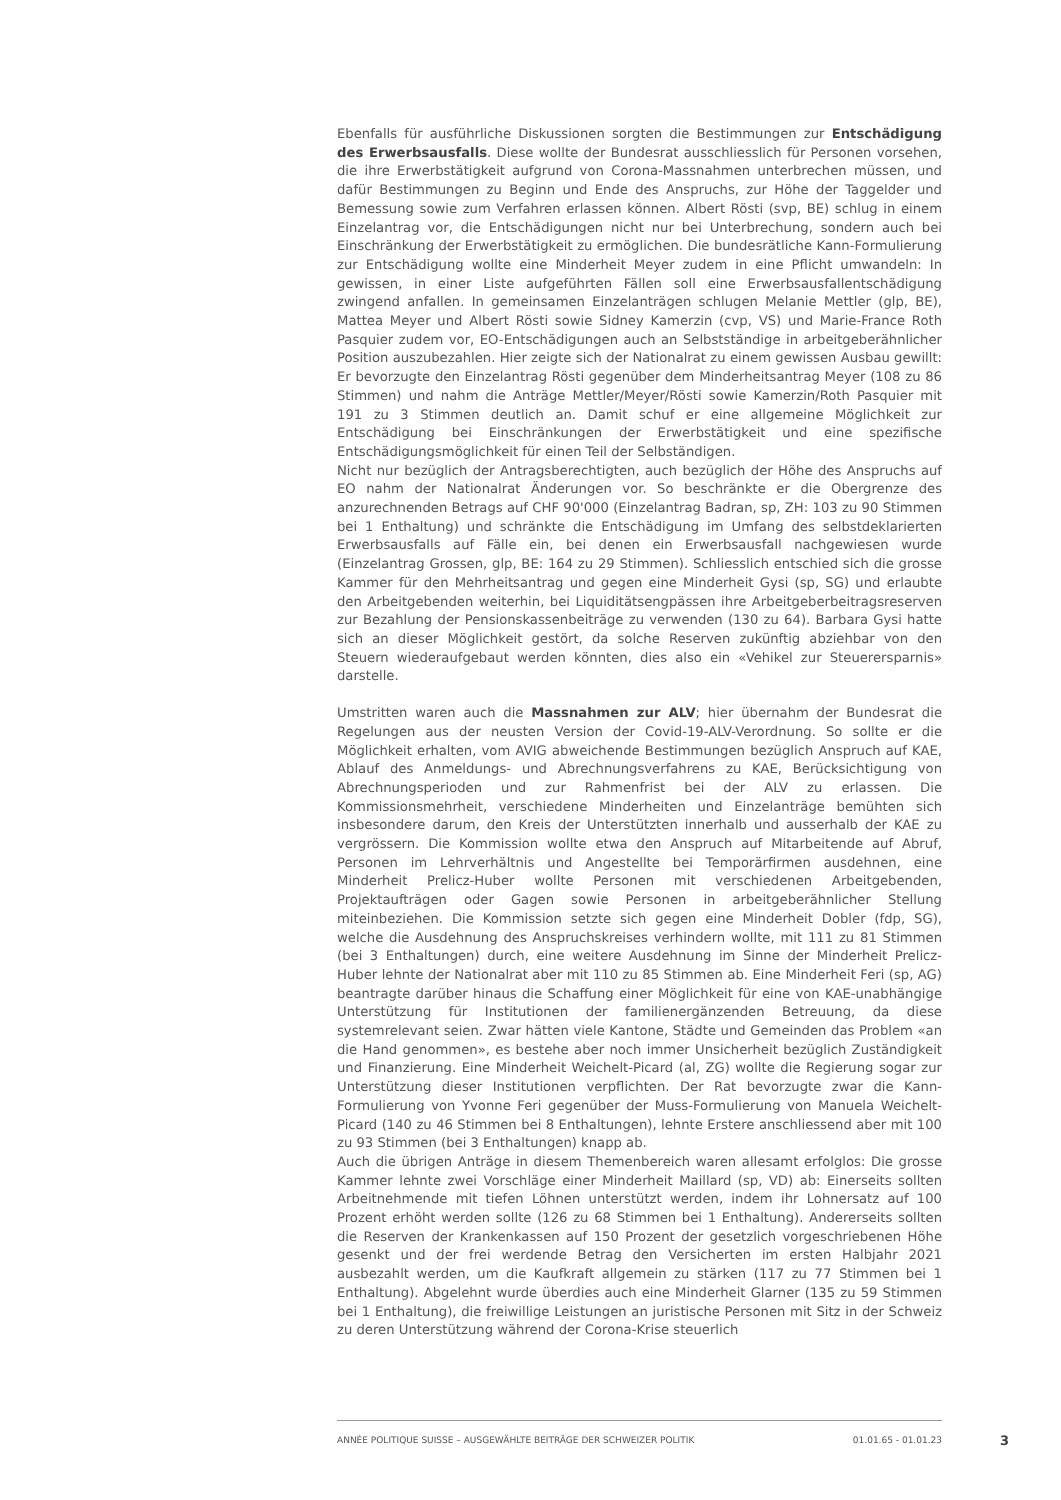Ebenfalls für ausführliche Diskussionen sorgten die Bestimmungen zur Entschädigung des Erwerbsausfalls. Diese wollte der Bundesrat ausschliesslich für Personen vorsehen, die ihre Erwerbstätigkeit aufgrund von Corona-Massnahmen unterbrechen müssen, und dafür Bestimmungen zu Beginn und Ende des Anspruchs, zur Höhe der Taggelder und Bemessung sowie zum Verfahren erlassen können. Albert Rösti (svp, BE) schlug in einem Einzelantrag vor, die Entschädigungen nicht nur bei Unterbrechung, sondern auch bei Einschränkung der Erwerbstätigkeit zu ermöglichen. Die bundesrätliche Kann-Formulierung zur Entschädigung wollte eine Minderheit Meyer zudem in eine Pflicht umwandeln: In gewissen, in einer Liste aufgeführten Fällen soll eine Erwerbsausfallentschädigung zwingend anfallen. In gemeinsamen Einzelanträgen schlugen Melanie Mettler (glp, BE), Mattea Meyer und Albert Rösti sowie Sidney Kamerzin (cvp, VS) und Marie-France Roth Pasquier zudem vor, EO-Entschädigungen auch an Selbstständige in arbeitgeberähnlicher Position auszubezahlen. Hier zeigte sich der Nationalrat zu einem gewissen Ausbau gewillt: Er bevorzugte den Einzelantrag Rösti gegenüber dem Minderheitsantrag Meyer (108 zu 86 Stimmen) und nahm die Anträge Mettler/Meyer/Rösti sowie Kamerzin/Roth Pasquier mit 191 zu 3 Stimmen deutlich an. Damit schuf er eine allgemeine Möglichkeit zur Entschädigung bei Einschränkungen der Erwerbstätigkeit und eine spezifische Entschädigungsmöglichkeit für einen Teil der Selbständigen.
Nicht nur bezüglich der Antragsberechtigten, auch bezüglich der Höhe des Anspruchs auf EO nahm der Nationalrat Änderungen vor. So beschränkte er die Obergrenze des anzurechnenden Betrags auf CHF 90'000 (Einzelantrag Badran, sp, ZH: 103 zu 90 Stimmen bei 1 Enthaltung) und schränkte die Entschädigung im Umfang des selbstdeklarierten Erwerbsausfalls auf Fälle ein, bei denen ein Erwerbsausfall nachgewiesen wurde (Einzelantrag Grossen, glp, BE: 164 zu 29 Stimmen). Schliesslich entschied sich die grosse Kammer für den Mehrheitsantrag und gegen eine Minderheit Gysi (sp, SG) und erlaubte den Arbeitgebenden weiterhin, bei Liquiditätsengpässen ihre Arbeitgeberbeitragsreserven zur Bezahlung der Pensionskassenbeiträge zu verwenden (130 zu 64). Barbara Gysi hatte sich an dieser Möglichkeit gestört, da solche Reserven zukünftig abziehbar von den Steuern wiederaufgebaut werden könnten, dies also ein «Vehikel zur Steuerersparnis» darstelle.
Umstritten waren auch die Massnahmen zur ALV; hier übernahm der Bundesrat die Regelungen aus der neusten Version der Covid-19-ALV-Verordnung. So sollte er die Möglichkeit erhalten, vom AVIG abweichende Bestimmungen bezüglich Anspruch auf KAE, Ablauf des Anmeldungs- und Abrechnungsverfahrens zu KAE, Berücksichtigung von Abrechnungsperioden und zur Rahmenfrist bei der ALV zu erlassen. Die Kommissionsmehrheit, verschiedene Minderheiten und Einzelanträge bemühten sich insbesondere darum, den Kreis der Unterstützten innerhalb und ausserhalb der KAE zu vergrössern. Die Kommission wollte etwa den Anspruch auf Mitarbeitende auf Abruf, Personen im Lehrverhältnis und Angestellte bei Temporärfirmen ausdehnen, eine Minderheit Prelicz-Huber wollte Personen mit verschiedenen Arbeitgebenden, Projektaufträgen oder Gagen sowie Personen in arbeitgeberähnlicher Stellung miteinbeziehen. Die Kommission setzte sich gegen eine Minderheit Dobler (fdp, SG), welche die Ausdehnung des Anspruchskreises verhindern wollte, mit 111 zu 81 Stimmen (bei 3 Enthaltungen) durch, eine weitere Ausdehnung im Sinne der Minderheit Prelicz-Huber lehnte der Nationalrat aber mit 110 zu 85 Stimmen ab. Eine Minderheit Feri (sp, AG) beantragte darüber hinaus die Schaffung einer Möglichkeit für eine von KAE-unabhängige Unterstützung für Institutionen der familienergänzenden Betreuung, da diese systemrelevant seien. Zwar hätten viele Kantone, Städte und Gemeinden das Problem «an die Hand genommen», es bestehe aber noch immer Unsicherheit bezüglich Zuständigkeit und Finanzierung. Eine Minderheit Weichelt-Picard (al, ZG) wollte die Regierung sogar zur Unterstützung dieser Institutionen verpflichten. Der Rat bevorzugte zwar die Kann-Formulierung von Yvonne Feri gegenüber der Muss-Formulierung von Manuela Weichelt-Picard (140 zu 46 Stimmen bei 8 Enthaltungen), lehnte Erstere anschliessend aber mit 100 zu 93 Stimmen (bei 3 Enthaltungen) knapp ab.
Auch die übrigen Anträge in diesem Themenbereich waren allesamt erfolglos: Die grosse Kammer lehnte zwei Vorschläge einer Minderheit Maillard (sp, VD) ab: Einerseits sollten Arbeitnehmende mit tiefen Löhnen unterstützt werden, indem ihr Lohnersatz auf 100 Prozent erhöht werden sollte (126 zu 68 Stimmen bei 1 Enthaltung). Andererseits sollten die Reserven der Krankenkassen auf 150 Prozent der gesetzlich vorgeschriebenen Höhe gesenkt und der frei werdende Betrag den Versicherten im ersten Halbjahr 2021 ausbezahlt werden, um die Kaufkraft allgemein zu stärken (117 zu 77 Stimmen bei 1 Enthaltung). Abgelehnt wurde überdies auch eine Minderheit Glarner (135 zu 59 Stimmen bei 1 Enthaltung), die freiwillige Leistungen an juristische Personen mit Sitz in der Schweiz zu deren Unterstützung während der Corona-Krise steuerlich
ANNÉE POLITIQUE SUISSE – AUSGEWÄHLTE BEITRÄGE DER SCHWEIZER POLITIK 01.01.65 - 01.01.23
3